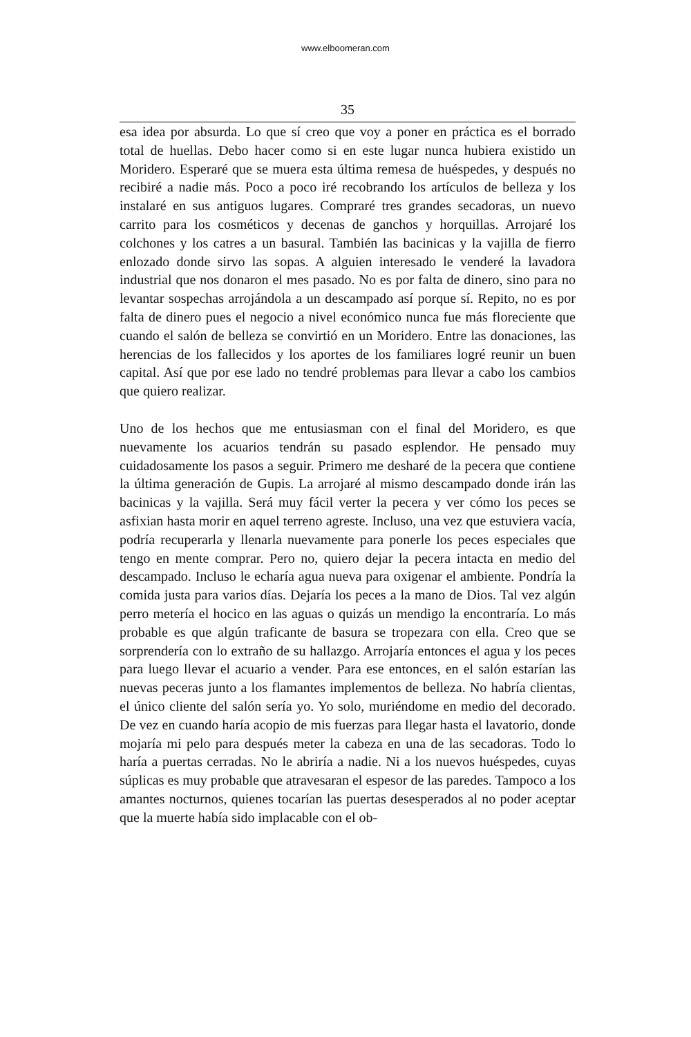www.elboomeran.com
35
esa idea por absurda. Lo que sí creo que voy a poner en práctica es el borrado total de huellas. Debo hacer como si en este lugar nunca hubiera existido un Moridero. Esperaré que se muera esta última remesa de huéspedes, y después no recibiré a nadie más. Poco a poco iré recobrando los artículos de belleza y los instalaré en sus antiguos lugares. Compraré tres grandes secadoras, un nuevo carrito para los cosméticos y decenas de ganchos y horquillas. Arrojaré los colchones y los catres a un basural. También las bacinicas y la vajilla de fierro enlozado donde sirvo las sopas. A alguien interesado le venderé la lavadora industrial que nos donaron el mes pasado. No es por falta de dinero, sino para no levantar sospechas arrojándola a un descampado así porque sí. Repito, no es por falta de dinero pues el negocio a nivel económico nunca fue más floreciente que cuando el salón de belleza se convirtió en un Moridero. Entre las donaciones, las herencias de los fallecidos y los aportes de los familiares logré reunir un buen capital. Así que por ese lado no tendré problemas para llevar a cabo los cambios que quiero realizar.
Uno de los hechos que me entusiasman con el final del Moridero, es que nuevamente los acuarios tendrán su pasado esplendor. He pensado muy cuidadosamente los pasos a seguir. Primero me desharé de la pecera que contiene la última generación de Gupis. La arrojaré al mismo descampado donde irán las bacinicas y la vajilla. Será muy fácil verter la pecera y ver cómo los peces se asfixian hasta morir en aquel terreno agreste. Incluso, una vez que estuviera vacía, podría recuperarla y llenarla nuevamente para ponerle los peces especiales que tengo en mente comprar. Pero no, quiero dejar la pecera intacta en medio del descampado. Incluso le echaría agua nueva para oxigenar el ambiente. Pondría la comida justa para varios días. Dejaría los peces a la mano de Dios. Tal vez algún perro metería el hocico en las aguas o quizás un mendigo la encontraría. Lo más probable es que algún traficante de basura se tropezara con ella. Creo que se sorprendería con lo extraño de su hallazgo. Arrojaría entonces el agua y los peces para luego llevar el acuario a vender. Para ese entonces, en el salón estarían las nuevas peceras junto a los flamantes implementos de belleza. No habría clientas, el único cliente del salón sería yo. Yo solo, muriéndome en medio del decorado. De vez en cuando haría acopio de mis fuerzas para llegar hasta el lavatorio, donde mojaría mi pelo para después meter la cabeza en una de las secadoras. Todo lo haría a puertas cerradas. No le abriría a nadie. Ni a los nuevos huéspedes, cuyas súplicas es muy probable que atravesaran el espesor de las paredes. Tampoco a los amantes nocturnos, quienes tocarían las puertas desesperados al no poder aceptar que la muerte había sido implacable con el ob-